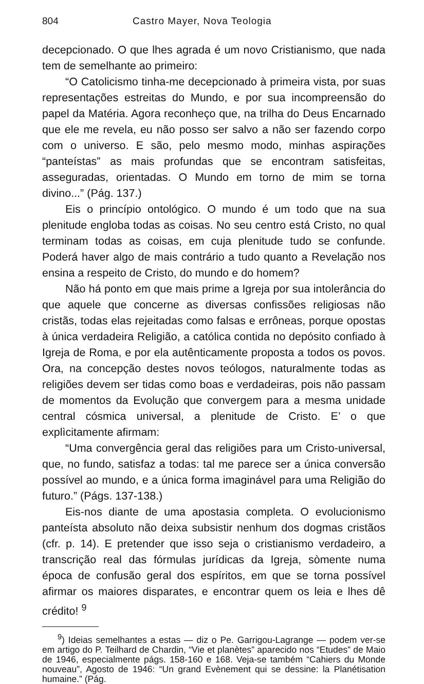804 Castro Mayer, Nova Teologia
decepcionado. O que lhes agrada é um novo Cristianismo, que nada tem de semelhante ao primeiro:
“O Catolicismo tinha-me decepcionado à primeira vista, por suas representações estreitas do Mundo, e por sua incompreensão do papel da Matéria. Agora reconheço que, na trilha do Deus Encarnado que ele me revela, eu não posso ser salvo a não ser fazendo corpo com o universo. E são, pelo mesmo modo, minhas aspirações “panteístas” as mais profundas que se encontram satisfeitas, asseguradas, orientadas. O Mundo em torno de mim se torna divino...” (Pág. 137.)
Eis o princípio ontológico. O mundo é um todo que na sua plenitude engloba todas as coisas. No seu centro está Cristo, no qual terminam todas as coisas, em cuja plenitude tudo se confunde. Poderá haver algo de mais contrário a tudo quanto a Revelação nos ensina a respeito de Cristo, do mundo e do homem?
Não há ponto em que mais prime a Igreja por sua intolerância do que aquele que concerne as diversas confissões religiosas não cristãs, todas elas rejeitadas como falsas e errôneas, porque opostas à única verdadeira Religião, a católica contida no depósito confiado à Igreja de Roma, e por ela autênticamente proposta a todos os povos. Ora, na concepção destes novos teólogos, naturalmente todas as religiões devem ser tidas como boas e verdadeiras, pois não passam de momentos da Evolução que convergem para a mesma unidade central cósmica universal, a plenitude de Cristo. E’ o que explìcitamente afirmam:
“Uma convergência geral das religiões para um Cristo-universal, que, no fundo, satisfaz a todas: tal me parece ser a única conversão possível ao mundo, e a única forma imaginável para uma Religião do futuro.” (Págs. 137-138.)
Eis-nos diante de uma apostasia completa. O evolucionismo panteísta absoluto não deixa subsistir nenhum dos dogmas cristãos (cfr. p. 14). E pretender que isso seja o cristianismo verdadeiro, a transcrição real das fórmulas jurídicas da Igreja, sòmente numa época de confusão geral dos espíritos, em que se torna possível afirmar os maiores disparates, e encontrar quem os leia e lhes dê crédito! <sup>9</sup>
<sup>9</sup>) Ideias semelhantes a estas — diz o Pe. Garrigou-Lagrange — podem ver-se em artigo do P. Teilhard de Chardin, “Vie et planètes” aparecido nos “Etudes” de Maio de 1946, especialmente págs. 158-160 e 168. Veja-se também “Cahiers du Monde nouveau”, Agosto de 1946: “Un grand Evènement qui se dessine: la Planétisation humaine.” (Pág.